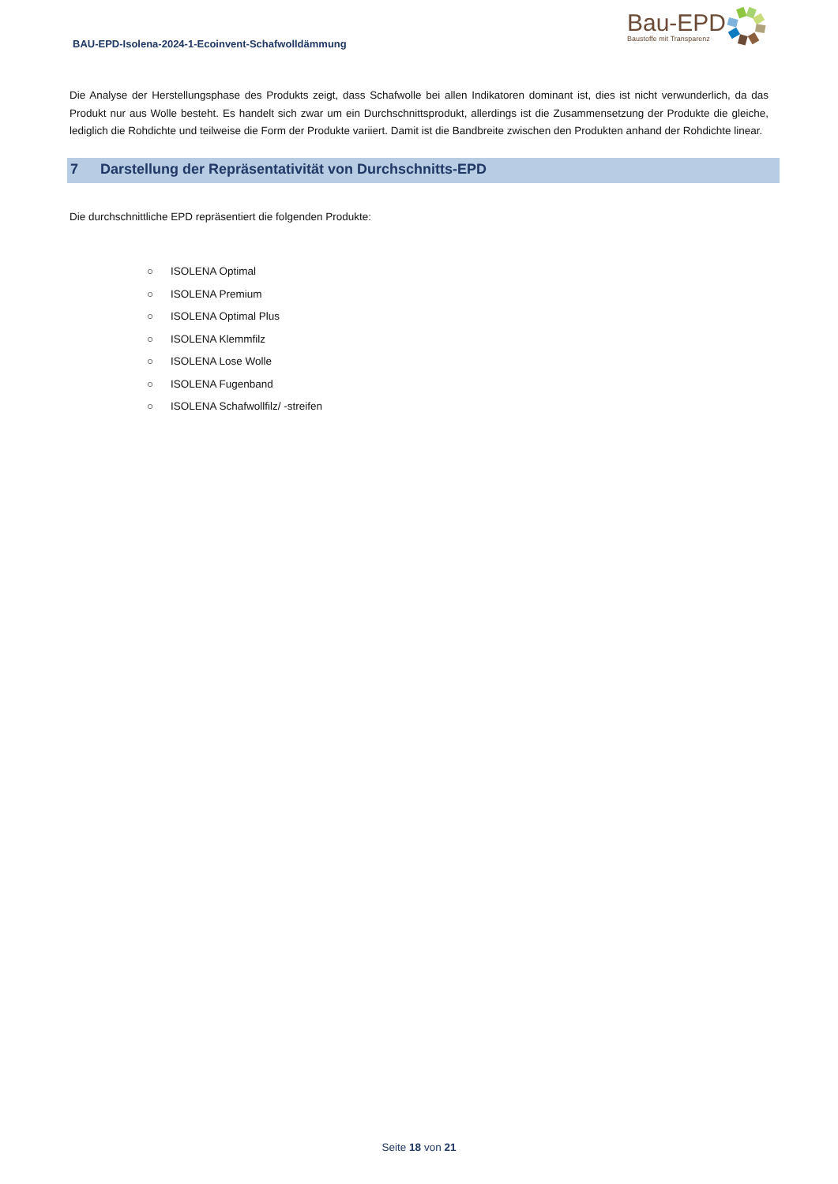BAU-EPD-Isolena-2024-1-Ecoinvent-Schafwolldämmung
Bau-EPD
Baustoffe mit Transparenz
Die Analyse der Herstellungsphase des Produkts zeigt, dass Schafwolle bei allen Indikatoren dominant ist, dies ist nicht verwunderlich, da das Produkt nur aus Wolle besteht. Es handelt sich zwar um ein Durchschnittsprodukt, allerdings ist die Zusammensetzung der Produkte die gleiche, lediglich die Rohdichte und teilweise die Form der Produkte variiert. Damit ist die Bandbreite zwischen den Produkten anhand der Rohdichte linear.
7 Darstellung der Repräsentativität von Durchschnitts-EPD
Die durchschnittliche EPD repräsentiert die folgenden Produkte:
○ ISOLENA Optimal
○ ISOLENA Premium
○ ISOLENA Optimal Plus
○ ISOLENA Klemmfilz
○ ISOLENA Lose Wolle
○ ISOLENA Fugenband
○ ISOLENA Schafwollfilz/ -streifen
Seite 18 von 21